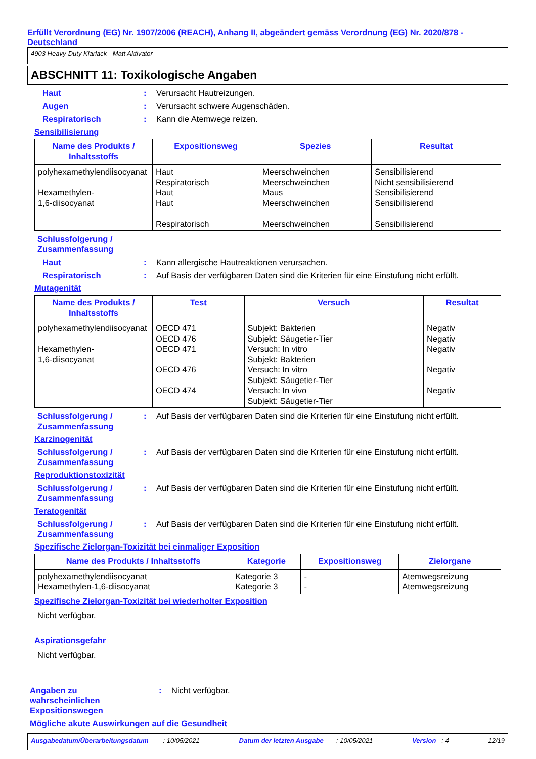Erfüllt Verordnung (EG) Nr. 1907/2006 (REACH), Anhang II, abgeändert gemäss Verordnung (EG) Nr. 2020/878 - Deutschland
4903 Heavy-Duty Klarlack - Matt Aktivator
ABSCHNITT 11: Toxikologische Angaben
Haut : Verursacht Hautreizungen.
Augen : Verursacht schwere Augenschäden.
Respiratorisch : Kann die Atemwege reizen.
Sensibilisierung
| Name des Produkts / Inhaltsstoffs | Expositionsweg | Spezies | Resultat |
| --- | --- | --- | --- |
| polyhexamethylendiisocyanat Hexamethylen- 1,6-diisocyanat | Haut Respiratorisch Haut Haut Respiratorisch | Meerschweinchen Meerschweinchen Maus Meerschweinchen Meerschweinchen | Sensibilisierend Nicht sensibilisierend Sensibilisierend Sensibilisierend Sensibilisierend |
Schlussfolgerung /
Zusammenfassung
Haut : Kann allergische Hautreaktionen verursachen.
Respiratorisch : Auf Basis der verfügbaren Daten sind die Kriterien für eine Einstufung nicht erfüllt.
Mutagenität
| Name des Produkts / Inhaltsstoffs | Test | Versuch | Resultat |
| --- | --- | --- | --- |
| polyhexamethylendiisocyanat Hexamethylen- 1,6-diisocyanat | OECD 471 OECD 476 OECD 471 OECD 476 OECD 474 | Subjekt: Bakterien Subjekt: Säugetier-Tier Versuch: In vitro Subjekt: Bakterien Versuch: In vitro Subjekt: Säugetier-Tier Versuch: In vivo Subjekt: Säugetier-Tier | Negativ Negativ Negativ Negativ Negativ |
Schlussfolgerung /
Zusammenfassung
: Auf Basis der verfügbaren Daten sind die Kriterien für eine Einstufung nicht erfüllt.
Karzinogenität
Schlussfolgerung /
Zusammenfassung
: Auf Basis der verfügbaren Daten sind die Kriterien für eine Einstufung nicht erfüllt.
Reproduktionstoxizität
Schlussfolgerung /
Zusammenfassung
: Auf Basis der verfügbaren Daten sind die Kriterien für eine Einstufung nicht erfüllt.
Teratogenität
Schlussfolgerung /
Zusammenfassung
: Auf Basis der verfügbaren Daten sind die Kriterien für eine Einstufung nicht erfüllt.
Spezifische Zielorgan-Toxizität bei einmaliger Exposition
| Name des Produkts / Inhaltsstoffs | Kategorie | Expositionsweg | Zielorgane |
| --- | --- | --- | --- |
| polyhexamethylendiisocyanat Hexamethylen-1,6-diisocyanat | Kategorie 3 Kategorie 3 | - - | Atemwegsreizung Atemwegsreizung |
Spezifische Zielorgan-Toxizität bei wiederholter Exposition
Nicht verfügbar.
Aspirationsgefahr
Nicht verfügbar.
Angaben zu
wahrscheinlichen
Expositionswegen
: Nicht verfügbar.
Mögliche akute Auswirkungen auf die Gesundheit
Ausgabedatum/Überarbeitungsdatum : 10/05/2021 Datum der letzten Ausgabe : 10/05/2021 Version : 4 12/19